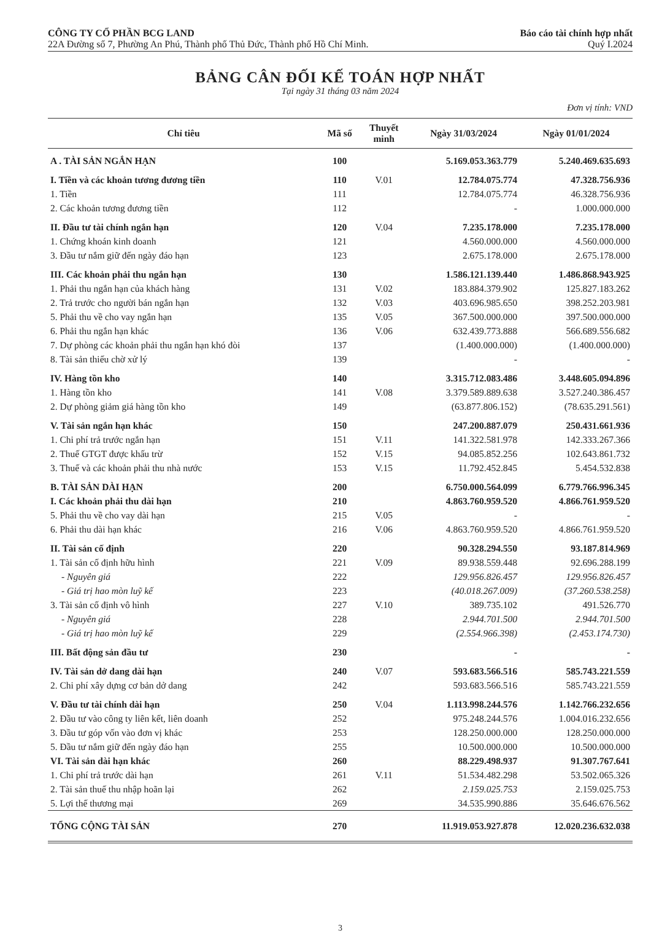CÔNG TY CỔ PHẦN BCG LAND
22A Đường số 7, Phường An Phú, Thành phố Thủ Đức, Thành phố Hồ Chí Minh.
Báo cáo tài chính hợp nhất
Quý I.2024
BẢNG CÂN ĐỐI KẾ TOÁN HỢP NHẤT
Tại ngày 31 tháng 03 năm 2024
Đơn vị tính: VND
| Chỉ tiêu | Mã số | Thuyết minh | Ngày 31/03/2024 | Ngày 01/01/2024 |
| --- | --- | --- | --- | --- |
| A . TÀI SẢN NGẮN HẠN | 100 | | 5.169.053.363.779 | 5.240.469.635.693 |
| I. Tiền và các khoản tương đương tiền | 110 | V.01 | 12.784.075.774 | 47.328.756.936 |
| 1. Tiền | 111 | | 12.784.075.774 | 46.328.756.936 |
| 2. Các khoản tương đương tiền | 112 | | - | 1.000.000.000 |
| II. Đầu tư tài chính ngắn hạn | 120 | V.04 | 7.235.178.000 | 7.235.178.000 |
| 1. Chứng khoán kinh doanh | 121 | | 4.560.000.000 | 4.560.000.000 |
| 3. Đầu tư nắm giữ đến ngày đáo hạn | 123 | | 2.675.178.000 | 2.675.178.000 |
| III. Các khoản phải thu ngắn hạn | 130 | | 1.586.121.139.440 | 1.486.868.943.925 |
| 1. Phải thu ngắn hạn của khách hàng | 131 | V.02 | 183.884.379.902 | 125.827.183.262 |
| 2. Trả trước cho người bán ngắn hạn | 132 | V.03 | 403.696.985.650 | 398.252.203.981 |
| 5. Phải thu về cho vay ngắn hạn | 135 | V.05 | 367.500.000.000 | 397.500.000.000 |
| 6. Phải thu ngắn hạn khác | 136 | V.06 | 632.439.773.888 | 566.689.556.682 |
| 7. Dự phòng các khoản phải thu ngắn hạn khó đòi | 137 | | (1.400.000.000) | (1.400.000.000) |
| 8. Tài sản thiếu chờ xử lý | 139 | | - | - |
| IV. Hàng tồn kho | 140 | | 3.315.712.083.486 | 3.448.605.094.896 |
| 1. Hàng tồn kho | 141 | V.08 | 3.379.589.889.638 | 3.527.240.386.457 |
| 2. Dự phòng giảm giá hàng tồn kho | 149 | | (63.877.806.152) | (78.635.291.561) |
| V. Tài sản ngắn hạn khác | 150 | | 247.200.887.079 | 250.431.661.936 |
| 1. Chi phí trả trước ngắn hạn | 151 | V.11 | 141.322.581.978 | 142.333.267.366 |
| 2. Thuế GTGT được khấu trừ | 152 | V.15 | 94.085.852.256 | 102.643.861.732 |
| 3. Thuế và các khoản phải thu nhà nước | 153 | V.15 | 11.792.452.845 | 5.454.532.838 |
| B. TÀI SẢN DÀI HẠN | 200 | | 6.750.000.564.099 | 6.779.766.996.345 |
| I. Các khoản phải thu dài hạn | 210 | | 4.863.760.959.520 | 4.866.761.959.520 |
| 5. Phải thu về cho vay dài hạn | 215 | V.05 | - | - |
| 6. Phải thu dài hạn khác | 216 | V.06 | 4.863.760.959.520 | 4.866.761.959.520 |
| II. Tài sản cố định | 220 | | 90.328.294.550 | 93.187.814.969 |
| 1. Tài sản cố định hữu hình | 221 | V.09 | 89.938.559.448 | 92.696.288.199 |
| - Nguyên giá | 222 | | 129.956.826.457 | 129.956.826.457 |
| - Giá trị hao mòn luỹ kế | 223 | | (40.018.267.009) | (37.260.538.258) |
| 3. Tài sản cố định vô hình | 227 | V.10 | 389.735.102 | 491.526.770 |
| - Nguyên giá | 228 | | 2.944.701.500 | 2.944.701.500 |
| - Giá trị hao mòn luỹ kế | 229 | | (2.554.966.398) | (2.453.174.730) |
| III. Bất động sản đầu tư | 230 | | - | - |
| IV. Tài sản dở dang dài hạn | 240 | V.07 | 593.683.566.516 | 585.743.221.559 |
| 2. Chi phí xây dựng cơ bản dở dang | 242 | | 593.683.566.516 | 585.743.221.559 |
| V. Đầu tư tài chính dài hạn | 250 | V.04 | 1.113.998.244.576 | 1.142.766.232.656 |
| 2. Đầu tư vào công ty liên kết, liên doanh | 252 | | 975.248.244.576 | 1.004.016.232.656 |
| 3. Đầu tư góp vốn vào đơn vị khác | 253 | | 128.250.000.000 | 128.250.000.000 |
| 5. Đầu tư nắm giữ đến ngày đáo hạn | 255 | | 10.500.000.000 | 10.500.000.000 |
| VI. Tài sản dài hạn khác | 260 | | 88.229.498.937 | 91.307.767.641 |
| 1. Chi phí trả trước dài hạn | 261 | V.11 | 51.534.482.298 | 53.502.065.326 |
| 2. Tài sản thuế thu nhập hoãn lại | 262 | | 2.159.025.753 | 2.159.025.753 |
| 5. Lợi thế thương mại | 269 | | 34.535.990.886 | 35.646.676.562 |
| TỔNG CỘNG TÀI SẢN | 270 | | 11.919.053.927.878 | 12.020.236.632.038 |
3